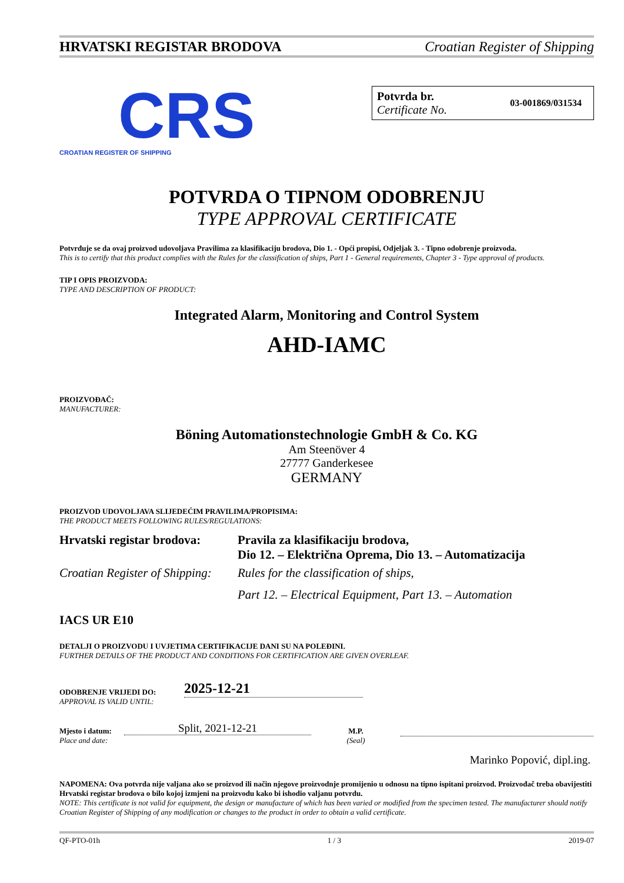HRVATSKI REGISTAR BRODOVA Croatian Register of Shipping
CRS
CROATIAN REGISTER OF SHIPPING
Potvrda br.
Certificate No.
03-001869/031534
POTVRDA O TIPNOM ODOBRENJU
TYPE APPROVAL CERTIFICATE
Potvrđuje se da ovaj proizvod udovoljava Pravilima za klasifikaciju brodova, Dio 1. - Opći propisi, Odjeljak 3. - Tipno odobrenje proizvoda.
This is to certify that this product complies with the Rules for the classification of ships, Part 1 - General requirements, Chapter 3 - Type approval of products.
TIP I OPIS PROIZVODA:
TYPE AND DESCRIPTION OF PRODUCT:
Integrated Alarm, Monitoring and Control System
AHD-IAMC
PROIZVOĐAČ:
MANUFACTURER:
Böning Automationstechnologie GmbH & Co. KG
Am Steenöver 4
27777 Ganderkesee
GERMANY
PROIZVOD UDOVOLJAVA SLIJEDEĆIM PRAVILIMA/PROPISIMA:
THE PRODUCT MEETS FOLLOWING RULES/REGULATIONS:
Hrvatski registar brodova: Pravila za klasifikaciju brodova,
Dio 12. – Električna Oprema, Dio 13. – Automatizacija
Croatian Register of Shipping: Rules for the classification of ships,
Part 12. – Electrical Equipment, Part 13. – Automation
IACS UR E10
DETALJI O PROIZVODU I UVJETIMA CERTIFIKACIJE DANI SU NA POLEĐINI.
FURTHER DETAILS OF THE PRODUCT AND CONDITIONS FOR CERTIFICATION ARE GIVEN OVERLEAF.
ODOBRENJE VRIJEDI DO:
APPROVAL IS VALID UNTIL:
2025-12-21
Mjesto i datum:
Place and date:
Split, 2021-12-21
M.P.
(Seal)
Marinko Popović, dipl.ing.
NAPOMENA: Ova potvrda nije valjana ako se proizvod ili način njegove proizvodnje promijenio u odnosu na tipno ispitani proizvod. Proizvođač treba obavijestiti Hrvatski registar brodova o bilo kojoj izmjeni na proizvodu kako bi ishodio valjanu potvrdu.
NOTE: This certificate is not valid for equipment, the design or manufacture of which has been varied or modified from the specimen tested. The manufacturer should notify Croatian Register of Shipping of any modification or changes to the product in order to obtain a valid certificate.
QF-PTO-01h 1 / 3 2019-07